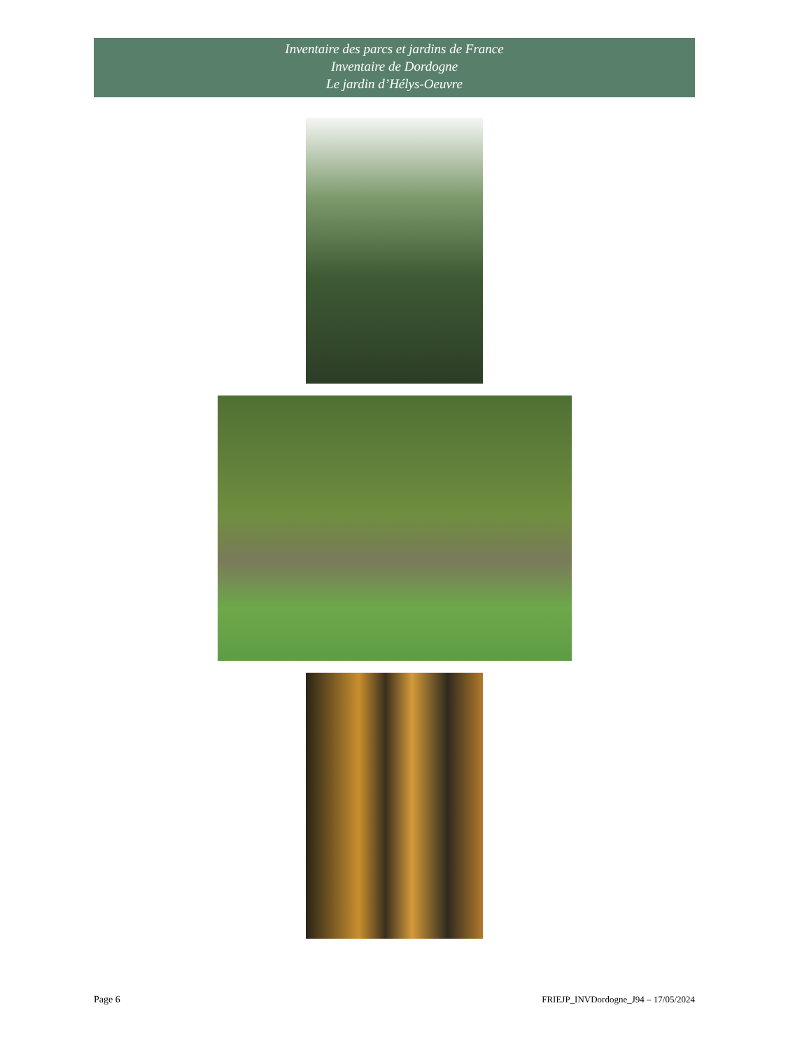Inventaire des parcs et jardins de France
Inventaire de Dordogne
Le jardin d’Hélys-Oeuvre
Page 6 FRIEJP_INVDordogne_J94 – 17/05/2024